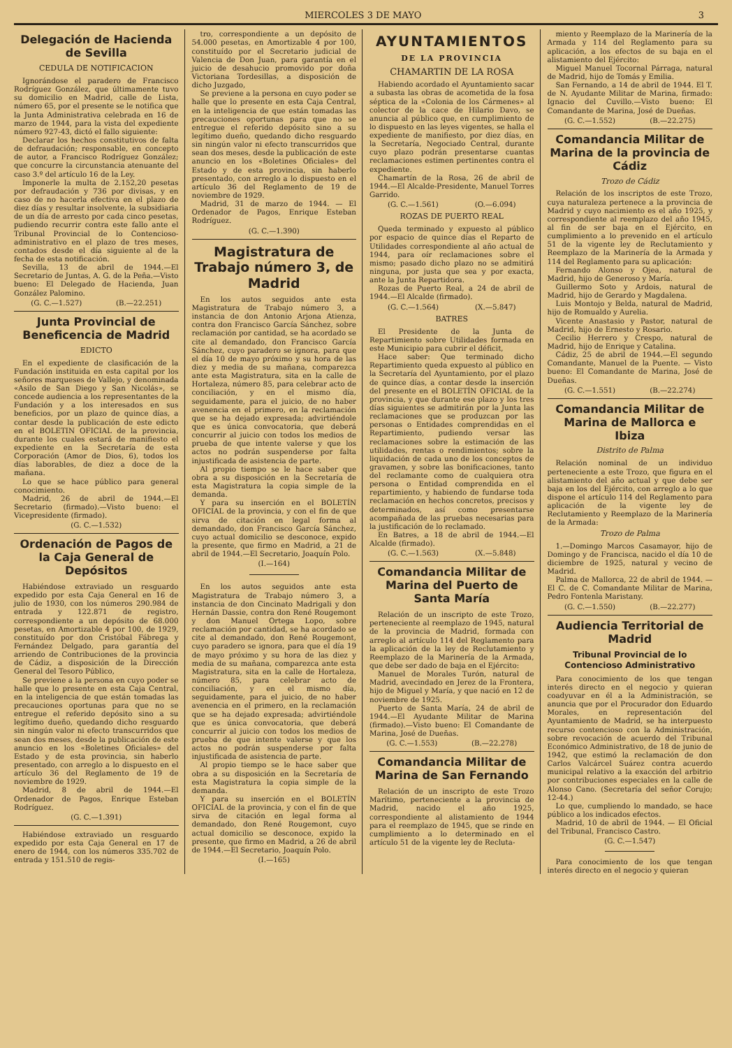MIERCOLES 3 DE MAYO 3
Delegación de Hacienda de Sevilla
CEDULA DE NOTIFICACION
Ignorándose el paradero de Francisco Rodríguez González, que últimamente tuvo su domicilio en Madrid, calle de Lista, número 65, por el presente se le notifica que la Junta Administrativa celebrada en 16 de marzo de 1944, para la vista del expediente número 927-43, dictó el fallo siguiente:
Declarar los hechos constitutivos de falta de defraudación; responsable, en concepto de autor, a Francisco Rodríguez González; que concurre la circunstancia atenuante del caso 3.º del artículo 16 de la Ley.
Imponerle la multa de 2.152,20 pesetas por defraudación y 736 por divisas, y en caso de no hacerla efectiva en el plazo de diez días y resultar insolvente, la subsidiaria de un día de arresto por cada cinco pesetas, pudiendo recurrir contra este fallo ante el Tribunal Provincial de lo Contencioso-administrativo en el plazo de tres meses, contados desde el día siguiente al de la fecha de esta notificación.
Sevilla, 13 de abril de 1944.—El Secretario de Juntas, A. G. de la Peña.—Visto bueno: El Delegado de Hacienda, Juan González Palomino.
(G. C.—1.527) (B.—22.251)
Junta Provincial de Beneficencia de Madrid
EDICTO
En el expediente de clasificación de la Fundación instituida en esta capital por los señores marqueses de Vallejo, y denominada «Asilo de San Diego y San Nicolás», se concede audiencia a los representantes de la Fundación y a los interesados en sus beneficios, por un plazo de quince días, a contar desde la publicación de este edicto en el BOLETIN OFICIAL de la provincia, durante los cuales estará de manifiesto el expediente en la Secretaría de esta Corporación (Amor de Dios, 6), todos los días laborables, de diez a doce de la mañana.
Lo que se hace público para general conocimiento.
Madrid, 26 de abril de 1944.—El Secretario (firmado).—Visto bueno: el Vicepresidente (firmado).
(G. C.—1.532)
Ordenación de Pagos de la Caja General de Depósitos
Habiéndose extraviado un resguardo expedido por esta Caja General en 16 de julio de 1930, con los números 290.984 de entrada y 122.871 de registro, correspondiente a un depósito de 68.000 pesetas, en Amortizable 4 por 100, de 1929, constituído por don Cristóbal Fábrega y Fernández Delgado, para garantía del arriendo de Contribuciones de la provincia de Cádiz, a disposición de la Dirección General del Tesoro Público,
Se previene a la persona en cuyo poder se halle que lo presente en esta Caja Central, en la inteligencia de que están tomadas las precauciones oportunas para que no se entregue el referido depósito sino a su legítimo dueño, quedando dicho resguardo sin ningún valor ni efecto transcurridos que sean dos meses, desde la publicación de este anuncio en los «Boletines Oficiales» del Estado y de esta provincia, sin haberlo presentado, con arreglo a lo dispuesto en el artículo 36 del Reglamento de 19 de noviembre de 1929.
Madrid, 8 de abril de 1944.—El Ordenador de Pagos, Enrique Esteban Rodríguez.
(G. C.—1.391)
Habiéndose extraviado un resguardo expedido por esta Caja General en 17 de enero de 1944, con los números 335.702 de entrada y 151.510 de regis-
tro, correspondiente a un depósito de 54.000 pesetas, en Amortizable 4 por 100, constituído por el Secretario judicial de Valencia de Don Juan, para garantía en el juicio de desahucio promovido por doña Victoriana Tordesillas, a disposición de dicho Juzgado,
Se previene a la persona en cuyo poder se halle que lo presente en esta Caja Central, en la inteligencia de que están tomadas las precauciones oportunas para que no se entregue el referido depósito sino a su legítimo dueño, quedando dicho resguardo sin ningún valor ni efecto transcurridos que sean dos meses, desde la publicación de este anuncio en los «Boletines Oficiales» del Estado y de esta provincia, sin haberlo presentado, con arreglo a lo dispuesto en el artículo 36 del Reglamento de 19 de noviembre de 1929.
Madrid, 31 de marzo de 1944. — El Ordenador de Pagos, Enrique Esteban Rodríguez.
(G. C.—1.390)
Magistratura de Trabajo número 3, de Madrid
En los autos seguidos ante esta Magistratura de Trabajo número 3, a instancia de don Antonio Arjona Atienza, contra don Francisco García Sánchez, sobre reclamación por cantidad, se ha acordado se cite al demandado, don Francisco García Sánchez, cuyo paradero se ignora, para que el día 10 de mayo próximo y su hora de las diez y media de su mañana, comparezca ante esta Magistratura, sita en la calle de Hortaleza, número 85, para celebrar acto de conciliación, y en el mismo día, seguidamente, para el juicio, de no haber avenencia en el primero, en la reclamación que se ha dejado expresada; advirtiéndole que es única convocatoria, que deberá concurrir al juicio con todos los medios de prueba de que intente valerse y que los actos no podrán suspenderse por falta injustificada de asistencia de parte.
Al propio tiempo se le hace saber que obra a su disposición en la Secretaría de esta Magistratura la copia simple de la demanda.
Y para su inserción en el BOLETÍN OFICIAL de la provincia, y con el fin de que sirva de citación en legal forma al demandado, don Francisco García Sánchez, cuyo actual domicilio se desconoce, expido la presente, que firmo en Madrid, a 21 de abril de 1944.—El Secretario, Joaquín Polo.
(I.—164)
En los autos seguidos ante esta Magistratura de Trabajo número 3, a instancia de don Cincinato Madrigali y don Hernán Dassie, contra don René Rougemont y don Manuel Ortega Lopo, sobre reclamación por cantidad, se ha acordado se cite al demandado, don René Rougemont, cuyo paradero se ignora, para que el día 19 de mayo próximo y su hora de las diez y media de su mañana, comparezca ante esta Magistratura, sita en la calle de Hortaleza, número 85, para celebrar acto de conciliación, y en el mismo día, seguidamente, para el juicio, de no haber avenencia en el primero, en la reclamación que se ha dejado expresada; advirtiéndole que es única convocatoria, que deberá concurrir al juicio con todos los medios de prueba de que intente valerse y que los actos no podrán suspenderse por falta injustificada de asistencia de parte.
Al propio tiempo se le hace saber que obra a su disposición en la Secretaría de esta Magistratura la copia simple de la demanda.
Y para su inserción en el BOLETÍN OFICIAL de la provincia, y con el fin de que sirva de citación en legal forma al demandado, don René Rougemont, cuyo actual domicilio se desconoce, expido la presente, que firmo en Madrid, a 26 de abril de 1944.—El Secretario, Joaquín Polo.
(I.—165)
AYUNTAMIENTOS
DE LA PROVINCIA
CHAMARTIN DE LA ROSA
Habiendo acordado el Ayuntamiento sacar a subasta las obras de acometida de la fosa séptica de la «Colonia de los Cármenes» al colector de la cace de Hilario Davo, se anuncia al público que, en cumplimiento de lo dispuesto en las leyes vigentes, se halla el expediente de manifiesto, por diez días, en la Secretaría, Negociado Central, durante cuyo plazo podrán presentarse cuantas reclamaciones estimen pertinentes contra el expediente.
Chamartín de la Rosa, 26 de abril de 1944.—El Alcalde-Presidente, Manuel Torres Garrido.
(G. C.—1.561) (O.—6.094)
ROZAS DE PUERTO REAL
Queda terminado y expuesto al público por espacio de quince días el Reparto de Utilidades correspondiente al año actual de 1944, para oír reclamaciones sobre el mismo; pasado dicho plazo no se admitirá ninguna, por justa que sea y por exacta, ante la Junta Repartidora.
Rozas de Puerto Real, a 24 de abril de 1944.—El Alcalde (firmado).
(G. C.—1.564) (X.—5.847)
BATRES
El Presidente de la Junta de Repartimiento sobre Utilidades formada en este Municipio para cubrir el déficit,
Hace saber: Que terminado dicho Repartimiento queda expuesto al público en la Secretaría del Ayuntamiento, por el plazo de quince días, a contar desde la inserción del presente en el BOLETÍN OFICIAL de la provincia, y que durante ese plazo y los tres días siguientes se admitirán por la Junta las reclamaciones que se produzcan por las personas o Entidades comprendidas en el Repartimiento, pudiendo versar las reclamaciones sobre la estimación de las utilidades, rentas o rendimientos; sobre la liquidación de cada uno de los conceptos de gravamen, y sobre las bonificaciones, tanto del reclamante como de cualquiera otra persona o Entidad comprendida en el repartimiento, y habiendo de fundarse toda reclamación en hechos concretos, precisos y determinados, así como presentarse acompañada de las pruebas necesarias para la justificación de lo reclamado.
En Batres, a 18 de abril de 1944.—El Alcalde (firmado).
(G. C.—1.563) (X.—5.848)
Comandancia Militar de Marina del Puerto de Santa María
Relación de un inscripto de este Trozo, perteneciente al reemplazo de 1945, natural de la provincia de Madrid, formada con arreglo al artículo 114 del Reglamento para la aplicación de la ley de Reclutamiento y Reemplazo de la Marinería de la Armada, que debe ser dado de baja en el Ejército:
Manuel de Morales Turón, natural de Madrid, avecindado en Jerez de la Frontera, hijo de Miguel y María, y que nació en 12 de noviembre de 1925.
Puerto de Santa María, 24 de abril de 1944.—El Ayudante Militar de Marina (firmado).—Visto bueno: El Comandante de Marina, José de Dueñas.
(G. C.—1.553) (B.—22.278)
Comandancia Militar de Marina de San Fernando
Relación de un inscripto de este Trozo Marítimo, perteneciente a la provincia de Madrid, nacido el año 1925, correspondiente al alistamiento de 1944 para el reemplazo de 1945, que se rinde en cumplimiento a lo determinado en el artículo 51 de la vigente ley de Recluta-
miento y Reemplazo de la Marinería de la Armada y 114 del Reglamento para su aplicación, a los efectos de su baja en el alistamiento del Ejército:
Miguel Manuel Tocornal Párraga, natural de Madrid, hijo de Tomás y Emilia.
San Fernando, a 14 de abril de 1944. El T. de N. Ayudante Militar de Marina, firmado: Ignacio del Cuvillo.—Visto bueno: El Comandante de Marina, José de Dueñas.
(G. C.—1.552) (B.—22.275)
Comandancia Militar de Marina de la provincia de Cádiz
Trozo de Cádiz
Relación de los inscriptos de este Trozo, cuya naturaleza pertenece a la provincia de Madrid y cuyo nacimiento es el año 1925, y correspondiente al reemplazo del año 1945, al fin de ser baja en el Ejército, en cumplimiento a lo prevenido en el artículo 51 de la vigente ley de Reclutamiento y Reemplazo de la Marinería de la Armada y 114 del Reglamento para su aplicación:
Fernando Alonso y Ojea, natural de Madrid, hijo de Generoso y María.
Guillermo Soto y Ardois, natural de Madrid, hijo de Gerardo y Magdalena.
Luis Montojo y Belda, natural de Madrid, hijo de Romualdo y Aurelia.
Vicente Anastasio y Pastor, natural de Madrid, hijo de Ernesto y Rosario.
Cecilio Herrero y Crespo, natural de Madrid, hijo de Enrique y Catalina.
Cádiz, 25 de abril de 1944.—El segundo Comandante, Manuel de la Puente. — Visto bueno: El Comandante de Marina, José de Dueñas.
(G. C.—1.551) (B.—22.274)
Comandancia Militar de Marina de Mallorca e Ibiza
Distrito de Palma
Relación nominal de un individuo perteneciente a este Trozo, que figura en el alistamiento del año actual y que debe ser baja en los del Ejército, con arreglo a lo que dispone el artículo 114 del Reglamento para aplicación de la vigente ley de Reclutamiento y Reemplazo de la Marinería de la Armada:
Trozo de Palma
1.—Domingo Marcos Casamayor, hijo de Domingo y de Francisca, nacido el día 10 de diciembre de 1925, natural y vecino de Madrid.
Palma de Mallorca, 22 de abril de 1944. — El C. de C. Comandante Militar de Marina, Pedro Fontenla Maristany.
(G. C.—1.550) (B.—22.277)
Audiencia Territorial de Madrid
Tribunal Provincial de lo Contencioso Administrativo
Para conocimiento de los que tengan interés directo en el negocio y quieran coadyuvar en él a la Administración, se anuncia que por el Procurador don Eduardo Morales, en representación del Ayuntamiento de Madrid, se ha interpuesto recurso contencioso con la Administración, sobre revocación de acuerdo del Tribunal Económico Administrativo, de 18 de junio de 1942, que estimó la reclamación de don Carlos Valcárcel Suárez contra acuerdo municipal relativo a la exacción del arbitrio por contribuciones especiales en la calle de Alonso Cano. (Secretaría del señor Corujo; 12-44.)
Lo que, cumpliendo lo mandado, se hace público a los indicados efectos.
Madrid, 10 de abril de 1944. — El Oficial del Tribunal, Francisco Castro.
(G. C.—1.547)
Para conocimiento de los que tengan interés directo en el negocio y quieran